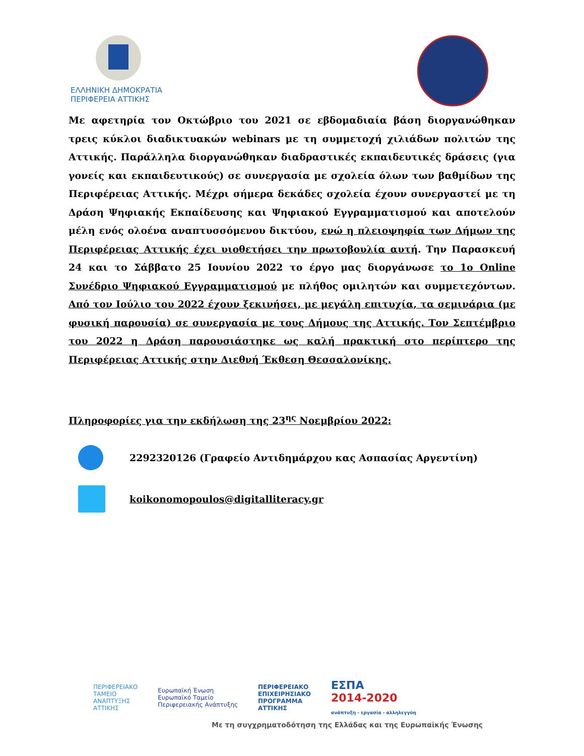ΕΛΛΗΝΙΚΗ ΔΗΜΟΚΡΑΤΙΑ
ΠΕΡΙΦΕΡΕΙΑ ΑΤΤΙΚΗΣ
Με αφετηρία τον Οκτώβριο του 2021 σε εβδομαδιαία βάση διοργανώθηκαν τρεις κύκλοι διαδικτυακών webinars με τη συμμετοχή χιλιάδων πολιτών της Αττικής. Παράλληλα διοργανώθηκαν διαδραστικές εκπαιδευτικές δράσεις (για γονείς και εκπαιδευτικούς) σε συνεργασία με σχολεία όλων των βαθμίδων της Περιφέρειας Αττικής. Μέχρι σήμερα δεκάδες σχολεία έχουν συνεργαστεί με τη Δράση Ψηφιακής Εκπαίδευσης και Ψηφιακού Εγγραμματισμού και αποτελούν μέλη ενός ολοένα αναπτυσσόμενου δικτύου, ενώ η πλειοψηφία των Δήμων της Περιφέρειας Αττικής έχει υιοθετήσει την πρωτοβουλία αυτή. Την Παρασκευή 24 και το Σάββατο 25 Ιουνίου 2022 το έργο μας διοργάνωσε το 1ο Online Συνέδριο Ψηφιακού Εγγραμματισμού με πλήθος ομιλητών και συμμετεχόντων. Από τον Ιούλιο του 2022 έχουν ξεκινήσει, με μεγάλη επιτυχία, τα σεμινάρια (με φυσική παρουσία) σε συνεργασία με τους Δήμους της Αττικής. Τον Σεπτέμβριο του 2022 η Δράση παρουσιάστηκε ως καλή πρακτική στο περίπτερο της Περιφέρειας Αττικής στην Διεθνή Έκθεση Θεσσαλονίκης.
Πληροφορίες για την εκδήλωση της 23<sup>ης</sup> Νοεμβρίου 2022:
2292320126 (Γραφείο Αντιδημάρχου κας Ασπασίας Αργεντίνη)
koikonomopoulos@digitalliteracy.gr
ΠΕΡΙΦΕΡΕΙΑΚΟ
ΤΑΜΕΙΟ
ΑΝΑΠΤΥΞΗΣ
ΑΤΤΙΚΗΣ
Ευρωπαϊκή Ένωση
Ευρωπαϊκό Ταμείο
Περιφερειακής Ανάπτυξης
ΠΕΡΙΦΕΡΕΙΑΚΟ
ΕΠΙΧΕΙΡΗΣΙΑΚΟ
ΠΡΟΓΡΑΜΜΑ
ΑΤΤΙΚΗΣ
ΕΣΠΑ
2014-2020
ανάπτυξη - εργασία - αλληλεγγύη
Με τη συγχρηματοδότηση της Ελλάδας και της Ευρωπαϊκής Ένωσης